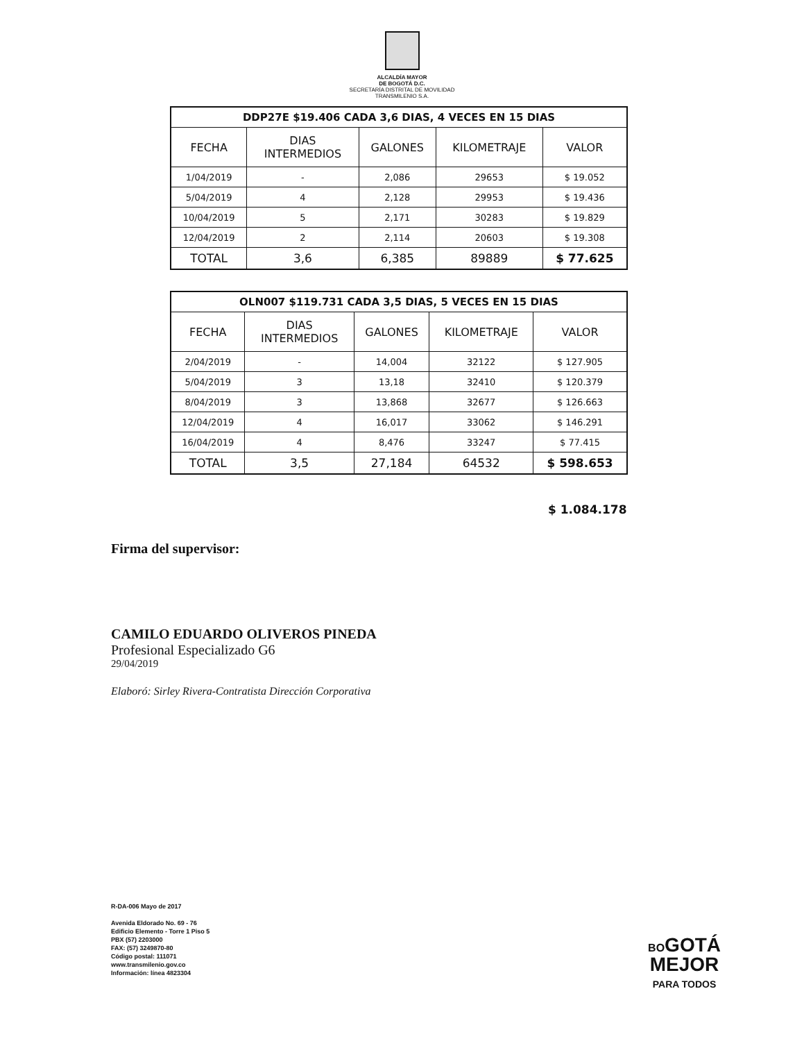ALCALDÍA MAYOR
DE BOGOTÁ D.C.
SECRETARÍA DISTRITAL DE MOVILIDAD
TRANSMILENIO S.A.
| DDP27E $19.406 CADA 3,6 DIAS, 4 VECES EN 15 DIAS | | | | |
| FECHA | DIAS INTERMEDIOS | GALONES | KILOMETRAJE | VALOR |
| 1/04/2019 | - | 2,086 | 29653 | $ 19.052 |
| 5/04/2019 | 4 | 2,128 | 29953 | $ 19.436 |
| 10/04/2019 | 5 | 2,171 | 30283 | $ 19.829 |
| 12/04/2019 | 2 | 2,114 | 20603 | $ 19.308 |
| TOTAL | 3,6 | 6,385 | 89889 | $ 77.625 |
| OLN007 $119.731 CADA 3,5 DIAS, 5 VECES EN 15 DIAS | | | | |
| FECHA | DIAS INTERMEDIOS | GALONES | KILOMETRAJE | VALOR |
| 2/04/2019 | - | 14,004 | 32122 | $ 127.905 |
| 5/04/2019 | 3 | 13,18 | 32410 | $ 120.379 |
| 8/04/2019 | 3 | 13,868 | 32677 | $ 126.663 |
| 12/04/2019 | 4 | 16,017 | 33062 | $ 146.291 |
| 16/04/2019 | 4 | 8,476 | 33247 | $ 77.415 |
| TOTAL | 3,5 | 27,184 | 64532 | $ 598.653 |
$ 1.084.178
Firma del supervisor:
CAMILO EDUARDO OLIVEROS PINEDA
Profesional Especializado G6
29/04/2019
Elaboró: Sirley Rivera-Contratista Dirección Corporativa
R-DA-006 Mayo de 2017
Avenida Eldorado No. 69 - 76
Edificio Elemento - Torre 1 Piso 5
PBX (57) 2203000
FAX: (57) 3249870-80
Código postal: 111071
www.transmilenio.gov.co
Información: línea 4823304
BOGOTÁ
MEJOR
PARA TODOS